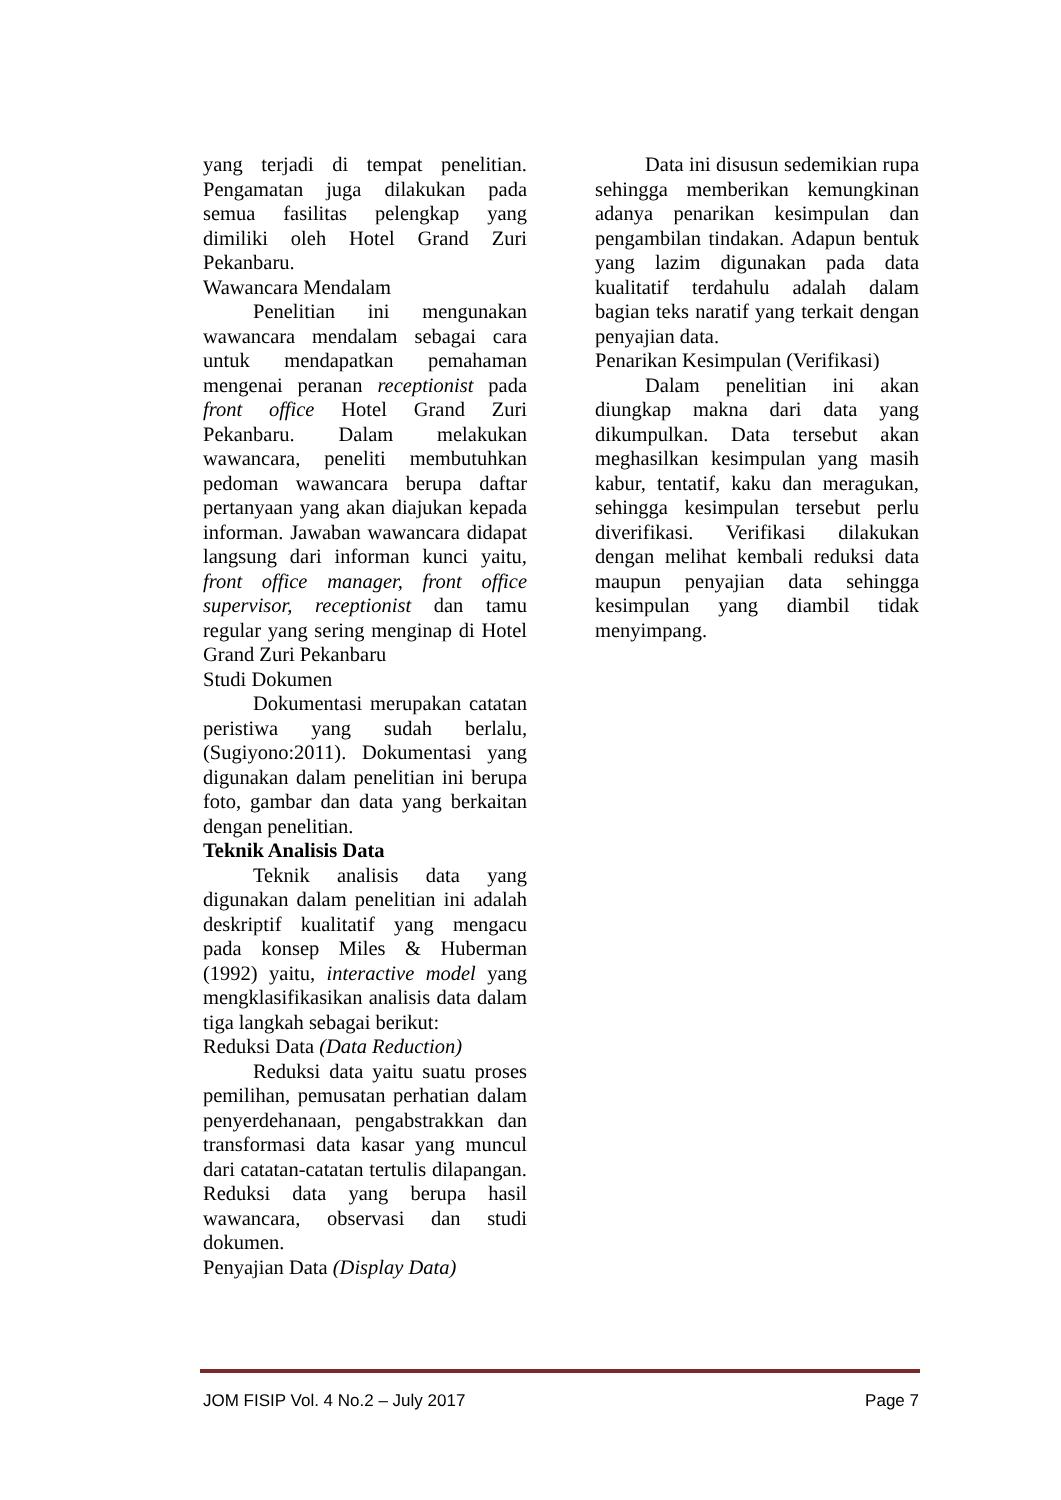yang terjadi di tempat penelitian. Pengamatan juga dilakukan pada semua fasilitas pelengkap yang dimiliki oleh Hotel Grand Zuri Pekanbaru.
Wawancara Mendalam
Penelitian ini mengunakan wawancara mendalam sebagai cara untuk mendapatkan pemahaman mengenai peranan receptionist pada front office Hotel Grand Zuri Pekanbaru. Dalam melakukan wawancara, peneliti membutuhkan pedoman wawancara berupa daftar pertanyaan yang akan diajukan kepada informan. Jawaban wawancara didapat langsung dari informan kunci yaitu, front office manager, front office supervisor, receptionist dan tamu regular yang sering menginap di Hotel Grand Zuri Pekanbaru
Studi Dokumen
Dokumentasi merupakan catatan peristiwa yang sudah berlalu, (Sugiyono:2011). Dokumentasi yang digunakan dalam penelitian ini berupa foto, gambar dan data yang berkaitan dengan penelitian.
Teknik Analisis Data
Teknik analisis data yang digunakan dalam penelitian ini adalah deskriptif kualitatif yang mengacu pada konsep Miles & Huberman (1992) yaitu, interactive model yang mengklasifikasikan analisis data dalam tiga langkah sebagai berikut:
Reduksi Data (Data Reduction)
Reduksi data yaitu suatu proses pemilihan, pemusatan perhatian dalam penyerdehanaan, pengabstrakkan dan transformasi data kasar yang muncul dari catatan-catatan tertulis dilapangan. Reduksi data yang berupa hasil wawancara, observasi dan studi dokumen.
Penyajian Data (Display Data)
Data ini disusun sedemikian rupa sehingga memberikan kemungkinan adanya penarikan kesimpulan dan pengambilan tindakan. Adapun bentuk yang lazim digunakan pada data kualitatif terdahulu adalah dalam bagian teks naratif yang terkait dengan penyajian data.
Penarikan Kesimpulan (Verifikasi)
Dalam penelitian ini akan diungkap makna dari data yang dikumpulkan. Data tersebut akan meghasilkan kesimpulan yang masih kabur, tentatif, kaku dan meragukan, sehingga kesimpulan tersebut perlu diverifikasi. Verifikasi dilakukan dengan melihat kembali reduksi data maupun penyajian data sehingga kesimpulan yang diambil tidak menyimpang.
JOM FISIP Vol. 4 No.2 – July 2017 Page 7